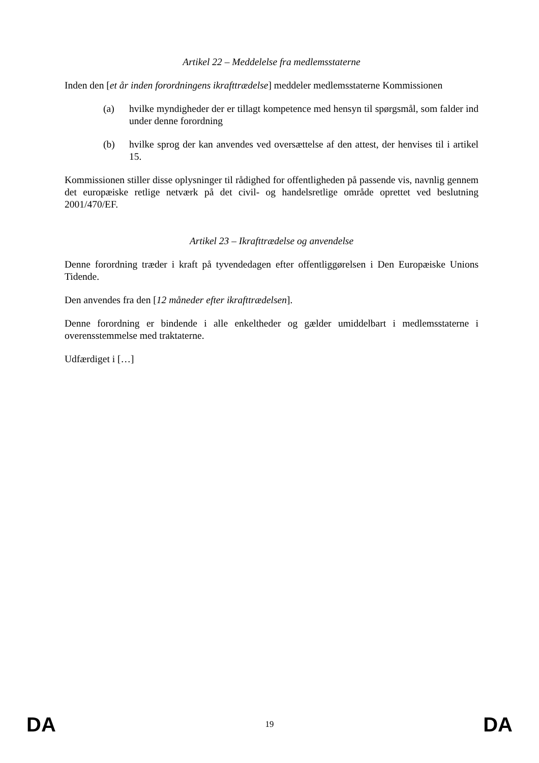Artikel 22 – Meddelelse fra medlemsstaterne
Inden den [et år inden forordningens ikrafttrædelse] meddeler medlemsstaterne Kommissionen
(a) hvilke myndigheder der er tillagt kompetence med hensyn til spørgsmål, som falder ind under denne forordning
(b) hvilke sprog der kan anvendes ved oversættelse af den attest, der henvises til i artikel 15.
Kommissionen stiller disse oplysninger til rådighed for offentligheden på passende vis, navnlig gennem det europæiske retlige netværk på det civil- og handelsretlige område oprettet ved beslutning 2001/470/EF.
Artikel 23 – Ikrafttrædelse og anvendelse
Denne forordning træder i kraft på tyvendedagen efter offentliggørelsen i Den Europæiske Unions Tidende.
Den anvendes fra den [12 måneder efter ikrafttrædelsen].
Denne forordning er bindende i alle enkeltheder og gælder umiddelbart i medlemsstaterne i overensstemmelse med traktaterne.
Udfærdiget i […]
DA 19 DA